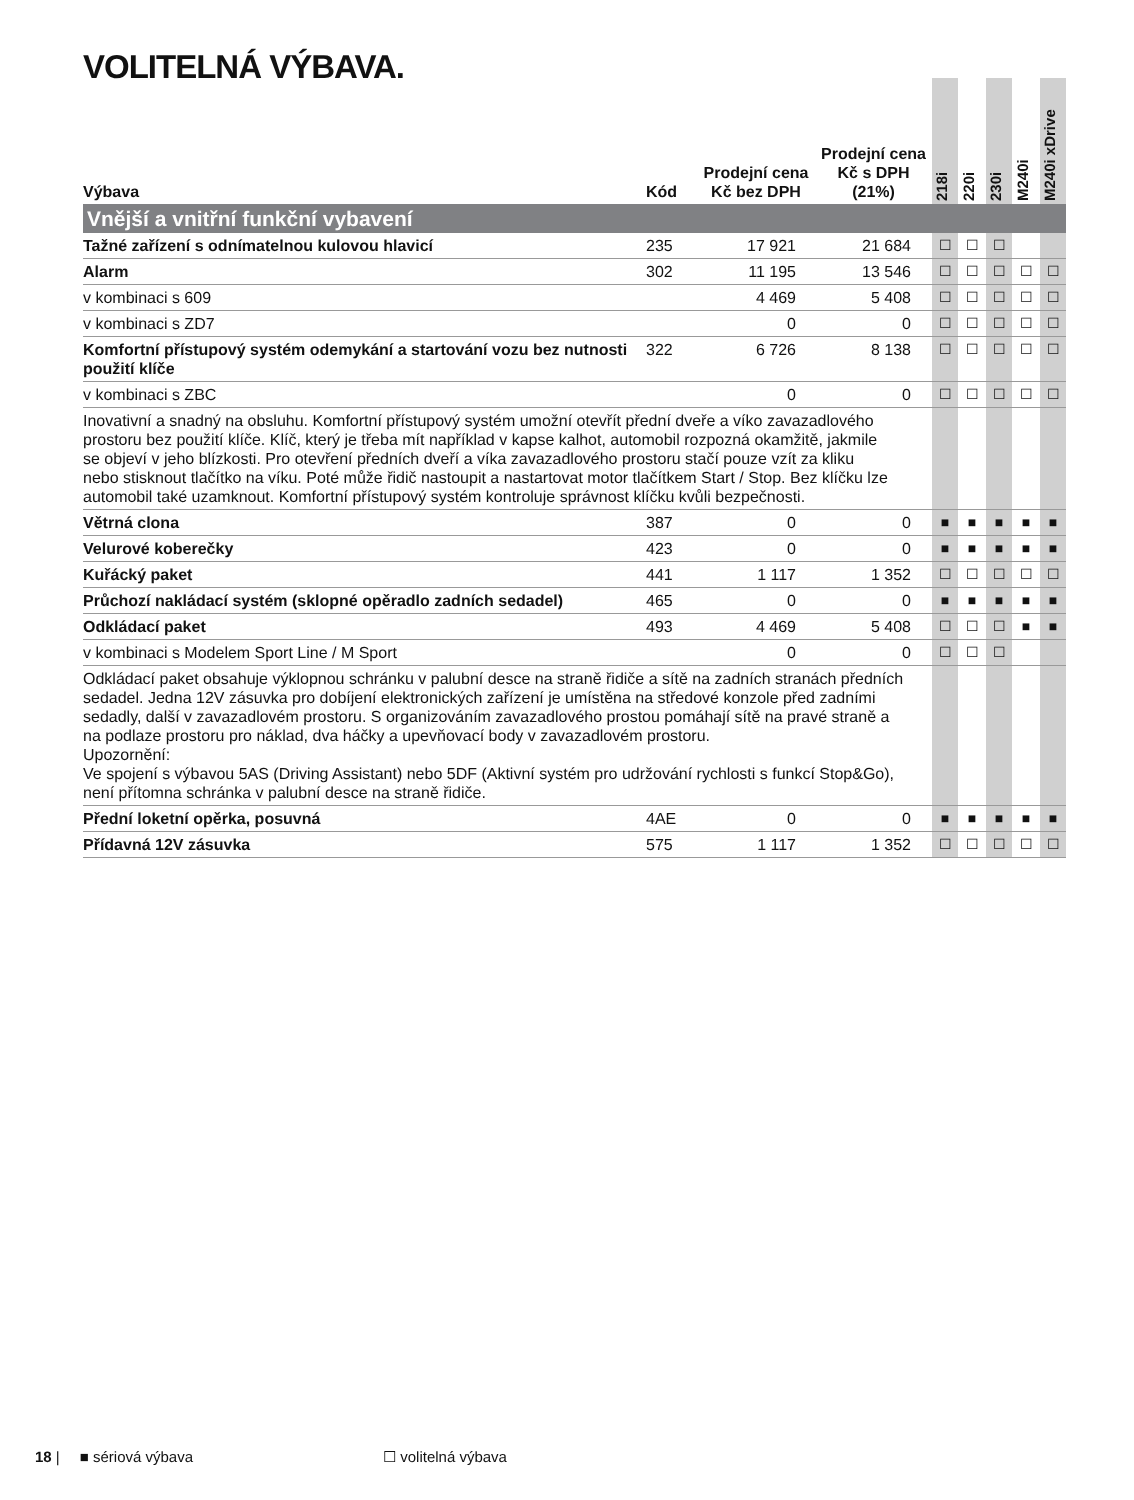VOLITELNÁ VÝBAVA.
| Výbava | Kód | Prodejní cena Kč bez DPH | Prodejní cena Kč s DPH (21%) | 218i | 220i | 230i | M240i | M240i xDrive |
| --- | --- | --- | --- | --- | --- | --- | --- | --- |
| Vnější a vnitřní funkční vybavení | | | | | | | | |
| Tažné zařízení s odnímatelnou kulovou hlavicí | 235 | 17 921 | 21 684 | ☐ | ☐ | ☐ | | |
| Alarm | 302 | 11 195 | 13 546 | ☐ | ☐ | ☐ | ☐ | ☐ |
| v kombinaci s 609 | | 4 469 | 5 408 | ☐ | ☐ | ☐ | ☐ | ☐ |
| v kombinaci s ZD7 | | 0 | 0 | ☐ | ☐ | ☐ | ☐ | ☐ |
| Komfortní přístupový systém odemykání a startování vozu bez nutnosti použití klíče | 322 | 6 726 | 8 138 | ☐ | ☐ | ☐ | ☐ | ☐ |
| v kombinaci s ZBC | | 0 | 0 | ☐ | ☐ | ☐ | ☐ | ☐ |
| Inovativní a snadný na obsluhu. Komfortní přístupový systém umožní otevřít přední dveře a víko zavazadlového prostoru bez použití klíče. Klíč, který je třeba mít například v kapse kalhot, automobil rozpozná okamžitě, jakmile se objeví v jeho blízkosti. Pro otevření předních dveří a víka zavazadlového prostoru stačí pouze vzít za kliku nebo stisknout tlačítko na víku. Poté může řidič nastoupit a nastartovat motor tlačítkem Start / Stop. Bez klíčku lze automobil také uzamknout. Komfortní přístupový systém kontroluje správnost klíčku kvůli bezpečnosti. | | | | | | | | |
| Větrná clona | 387 | 0 | 0 | ■ | ■ | ■ | ■ | ■ |
| Velurové koberečky | 423 | 0 | 0 | ■ | ■ | ■ | ■ | ■ |
| Kuřácký paket | 441 | 1 117 | 1 352 | ☐ | ☐ | ☐ | ☐ | ☐ |
| Průchozí nakládací systém (sklopné opěradlo zadních sedadel) | 465 | 0 | 0 | ■ | ■ | ■ | ■ | ■ |
| Odkládací paket | 493 | 4 469 | 5 408 | ☐ | ☐ | ☐ | ■ | ■ |
| v kombinaci s Modelem Sport Line / M Sport | | 0 | 0 | ☐ | ☐ | ☐ | | |
| Odkládací paket obsahuje výklopnou schránku v palubní desce na straně řidiče a sítě na zadních stranách předních sedadel. Jedna 12V zásuvka pro dobíjení elektronických zařízení je umístěna na středové konzole před zadními sedadly, další v zavazadlovém prostoru. S organizováním zavazadlového prostou pomáhají sítě na pravé straně a na podlaze prostoru pro náklad, dva háčky a upevňovací body v zavazadlovém prostoru. Upozornění: Ve spojení s výbavou 5AS (Driving Assistant) nebo 5DF (Aktivní systém pro udržování rychlosti s funkcí Stop&Go), není přítomna schránka v palubní desce na straně řidiče. | | | | | | | | |
| Přední loketní opěrka, posuvná | 4AE | 0 | 0 | ■ | ■ | ■ | ■ | ■ |
| Přídavná 12V zásuvka | 575 | 1 117 | 1 352 | ☐ | ☐ | ☐ | ☐ | ☐ |
18 | ■ sériová výbava ☐ volitelná výbava